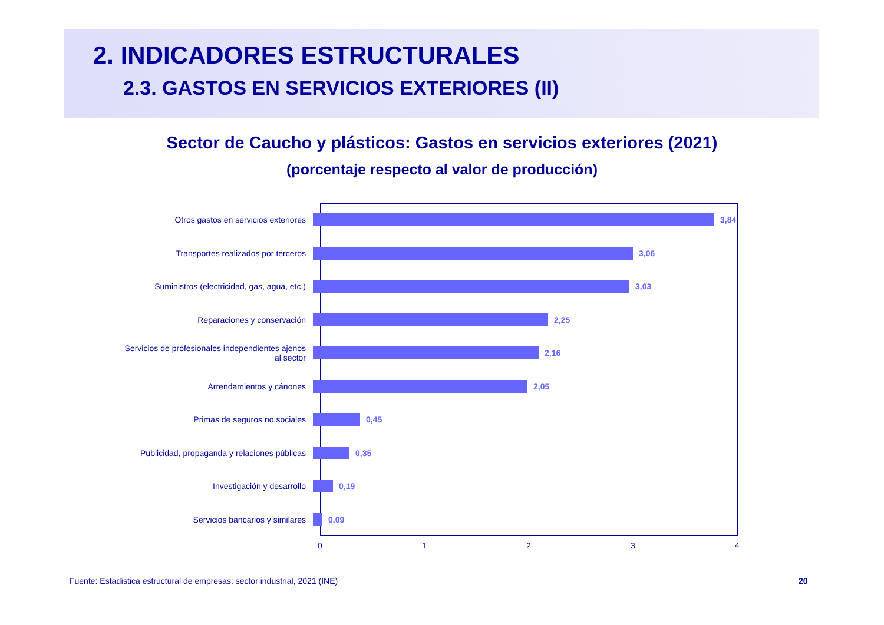2. INDICADORES ESTRUCTURALES
2.3. GASTOS EN SERVICIOS EXTERIORES (II)
Sector de Caucho y plásticos: Gastos en servicios exteriores (2021)
(porcentaje respecto al valor de producción)
Otros gastos en servicios exteriores 3,84
Transportes realizados por terceros 3,06
Suministros (electricidad, gas, agua, etc.)
3,03
Reparaciones y conservación 2,25
Servicios de profesionales independientes ajenos al sector
2,16
Arrendamientos y cánones 2,05
Primas de seguros no sociales 0,45
Publicidad, propaganda y relaciones públicas
0,35
Investigación y desarrollo 0,19
Servicios bancarios y similares 0,09
0 1 2 3 4
Fuente: Estadística estructural de empresas: sector industrial, 2021 (INE)
20